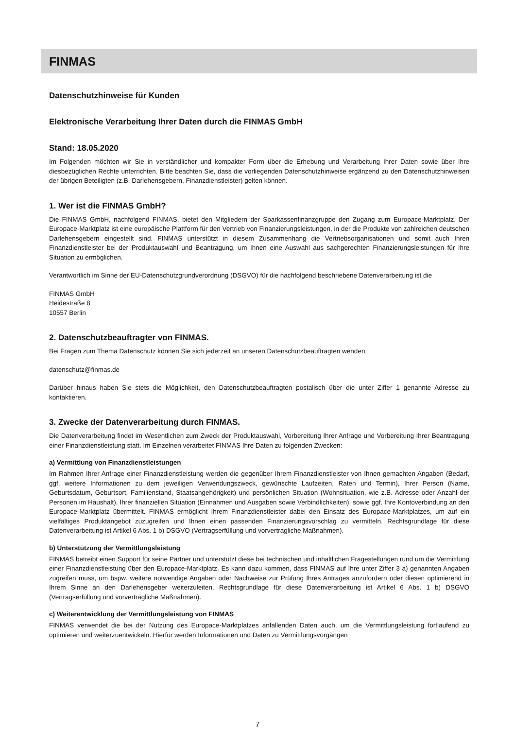FINMAS
Datenschutzhinweise für Kunden
Elektronische Verarbeitung Ihrer Daten durch die FINMAS GmbH
Stand: 18.05.2020
Im Folgenden möchten wir Sie in verständlicher und kompakter Form über die Erhebung und Verarbeitung Ihrer Daten sowie über Ihre diesbezüglichen Rechte unterrichten. Bitte beachten Sie, dass die vorliegenden Datenschutzhinweise ergänzend zu den Datenschutzhinweisen der übrigen Beteiligten (z.B. Darlehensgebern, Finanzdienstleister) gelten können.
1. Wer ist die FINMAS GmbH?
Die FINMAS GmbH, nachfolgend FINMAS, bietet den Mitgliedern der Sparkassenfinanzgruppe den Zugang zum Europace-Marktplatz. Der Europace-Marktplatz ist eine europäische Plattform für den Vertrieb von Finanzierungsleistungen, in der die Produkte von zahlreichen deutschen Darlehensgebern eingestellt sind. FINMAS unterstützt in diesem Zusammenhang die Vertriebsorganisationen und somit auch Ihren Finanzdienstleister bei der Produktauswahl und Beantragung, um Ihnen eine Auswahl aus sachgerechten Finanzierungsleistungen für Ihre Situation zu ermöglichen.
Verantwortlich im Sinne der EU-Datenschutzgrundverordnung (DSGVO) für die nachfolgend beschriebene Datenverarbeitung ist die
FINMAS GmbH
Heidestraße 8
10557 Berlin
2. Datenschutzbeauftragter von FINMAS.
Bei Fragen zum Thema Datenschutz können Sie sich jederzeit an unseren Datenschutzbeauftragten wenden:
datenschutz@finmas.de
Darüber hinaus haben Sie stets die Möglichkeit, den Datenschutzbeauftragten postalisch über die unter Ziffer 1 genannte Adresse zu kontaktieren.
3. Zwecke der Datenverarbeitung durch FINMAS.
Die Datenverarbeitung findet im Wesentlichen zum Zweck der Produktauswahl, Vorbereitung Ihrer Anfrage und Vorbereitung Ihrer Beantragung einer Finanzdienstleistung statt. Im Einzelnen verarbeitet FINMAS Ihre Daten zu folgenden Zwecken:
a) Vermittlung von Finanzdienstleistungen
Im Rahmen Ihrer Anfrage einer Finanzdienstleistung werden die gegenüber Ihrem Finanzdienstleister von Ihnen gemachten Angaben (Bedarf, ggf. weitere Informationen zu dem jeweiligen Verwendungszweck, gewünschte Laufzeiten, Raten und Termin), Ihrer Person (Name, Geburtsdatum, Geburtsort, Familienstand, Staatsangehörigkeit) und persönlichen Situation (Wohnsituation, wie z.B. Adresse oder Anzahl der Personen im Haushalt), Ihrer finanziellen Situation (Einnahmen und Ausgaben sowie Verbindlichkeiten), sowie ggf. Ihre Kontoverbindung an den Europace-Marktplatz übermittelt. FINMAS ermöglicht Ihrem Finanzdienstleister dabei den Einsatz des Europace-Marktplatzes, um auf ein vielfältiges Produktangebot zuzugreifen und Ihnen einen passenden Finanzierungsvorschlag zu vermitteln. Rechtsgrundlage für diese Datenverarbeitung ist Artikel 6 Abs. 1 b) DSGVO (Vertragserfüllung und vorvertragliche Maßnahmen).
b) Unterstützung der Vermittlungsleistung
FINMAS betreibt einen Support für seine Partner und unterstützt diese bei technischen und inhaltlichen Fragestellungen rund um die Vermittlung einer Finanzdienstleistung über den Europace-Marktplatz. Es kann dazu kommen, dass FINMAS auf Ihre unter Ziffer 3 a) genannten Angaben zugreifen muss, um bspw. weitere notwendige Angaben oder Nachweise zur Prüfung Ihres Antrages anzufordern oder diesen optimierend in Ihrem Sinne an den Darlehensgeber weiterzuleiten. Rechtsgrundlage für diese Datenverarbeitung ist Artikel 6 Abs. 1 b) DSGVO (Vertragserfüllung und vorvertragliche Maßnahmen).
c) Weiterentwicklung der Vermittlungsleistung von FINMAS
FINMAS verwendet die bei der Nutzung des Europace-Marktplatzes anfallenden Daten auch, um die Vermittlungsleistung fortlaufend zu optimieren und weiterzuentwickeln. Hierfür werden Informationen und Daten zu Vermittlungsvorgängen
7